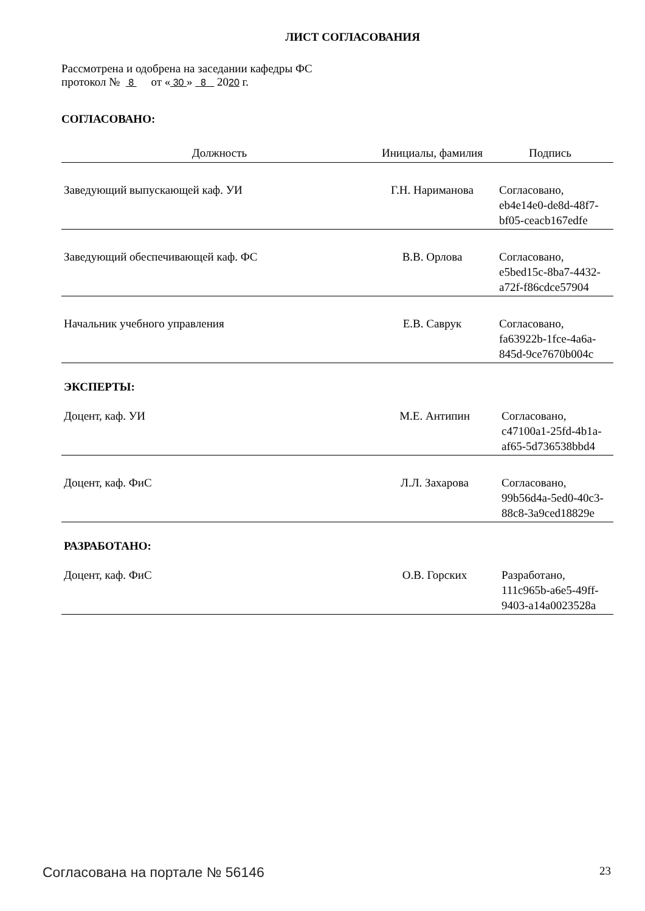ЛИСТ СОГЛАСОВАНИЯ
Рассмотрена и одобрена на заседании кафедры ФС
протокол № 8 от « 30 » 8 2020 г.
СОГЛАСОВАНО:
| Должность | Инициалы, фамилия | Подпись |
| --- | --- | --- |
| Заведующий выпускающей каф. УИ | Г.Н. Нариманова | Согласовано, eb4e14e0-de8d-48f7-bf05-ceacb167edfe |
| Заведующий обеспечивающей каф. ФС | В.В. Орлова | Согласовано, e5bed15c-8ba7-4432-a72f-f86cdce57904 |
| Начальник учебного управления | Е.В. Саврук | Согласовано, fa63922b-1fce-4a6a-845d-9ce7670b004c |
ЭКСПЕРТЫ:
| Доцент, каф. УИ | М.Е. Антипин | Согласовано, c47100a1-25fd-4b1a-af65-5d736538bbd4 |
| Доцент, каф. ФиС | Л.Л. Захарова | Согласовано, 99b56d4a-5ed0-40c3-88c8-3a9ced18829e |
РАЗРАБОТАНО:
| Доцент, каф. ФиС | О.В. Горских | Разработано, 111c965b-a6e5-49ff-9403-a14a0023528a |
Согласована на портале № 56146 23